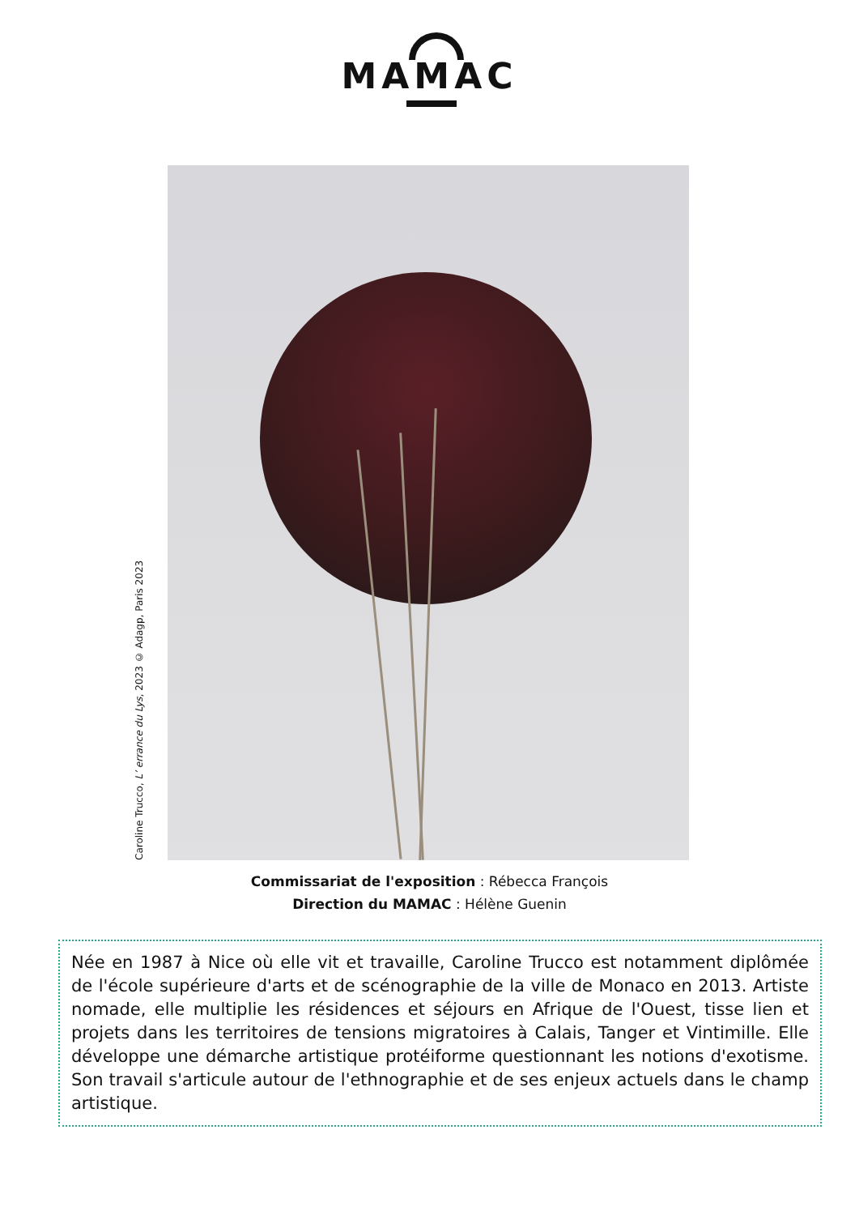MAMAC
Caroline Trucco, L’ errance du Lys, 2023 © Adagp, Paris 2023
Commissariat de l'exposition : Rébecca François
Direction du MAMAC : Hélène Guenin
Née en 1987 à Nice où elle vit et travaille, Caroline Trucco est notamment diplômée de l'école supérieure d'arts et de scénographie de la ville de Monaco en 2013. Artiste nomade, elle multiplie les résidences et séjours en Afrique de l'Ouest, tisse lien et projets dans les territoires de tensions migratoires à Calais, Tanger et Vintimille. Elle développe une démarche artistique protéiforme questionnant les notions d'exotisme. Son travail s'articule autour de l'ethnographie et de ses enjeux actuels dans le champ artistique.